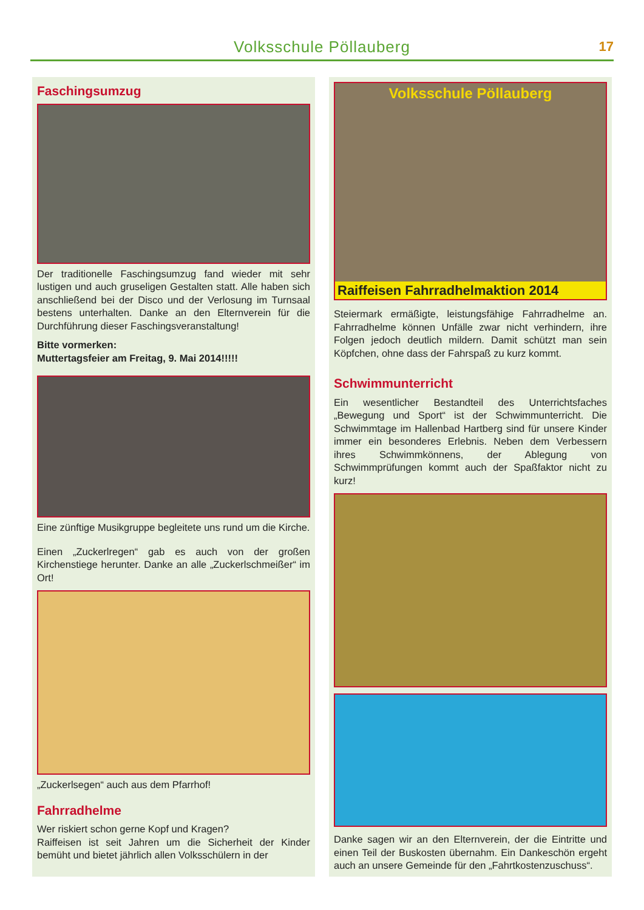Volksschule Pöllauberg
17
Faschingsumzug
Der traditionelle Faschingsumzug fand wieder mit sehr lustigen und auch gruseligen Gestalten statt. Alle haben sich anschließend bei der Disco und der Verlosung im Turnsaal bestens unterhalten. Danke an den Elternverein für die Durchführung dieser Faschingsveranstaltung!
Bitte vormerken:
Muttertagsfeier am Freitag, 9. Mai 2014!!!!!
Eine zünftige Musikgruppe begleitete uns rund um die Kirche.
Einen „Zuckerlregen“ gab es auch von der großen Kirchenstiege herunter. Danke an alle „Zuckerlschmeißer“ im Ort!
„Zuckerlsegen“ auch aus dem Pfarrhof!
Fahrradhelme
Wer riskiert schon gerne Kopf und Kragen?
Raiffeisen ist seit Jahren um die Sicherheit der Kinder bemüht und bietet jährlich allen Volksschülern in der
Volksschule Pöllauberg
Raiffeisen Fahrradhelmaktion 2014
Steiermark ermäßigte, leistungsfähige Fahrradhelme an. Fahrradhelme können Unfälle zwar nicht verhindern, ihre Folgen jedoch deutlich mildern. Damit schützt man sein Köpfchen, ohne dass der Fahrspaß zu kurz kommt.
Schwimmunterricht
Ein wesentlicher Bestandteil des Unterrichtsfaches „Bewegung und Sport“ ist der Schwimmunterricht. Die Schwimmtage im Hallenbad Hartberg sind für unsere Kinder immer ein besonderes Erlebnis. Neben dem Verbessern ihres Schwimmkönnens, der Ablegung von Schwimmprüfungen kommt auch der Spaßfaktor nicht zu kurz!
Danke sagen wir an den Elternverein, der die Eintritte und einen Teil der Buskosten übernahm. Ein Dankeschön ergeht auch an unsere Gemeinde für den „Fahrtkostenzuschuss“.